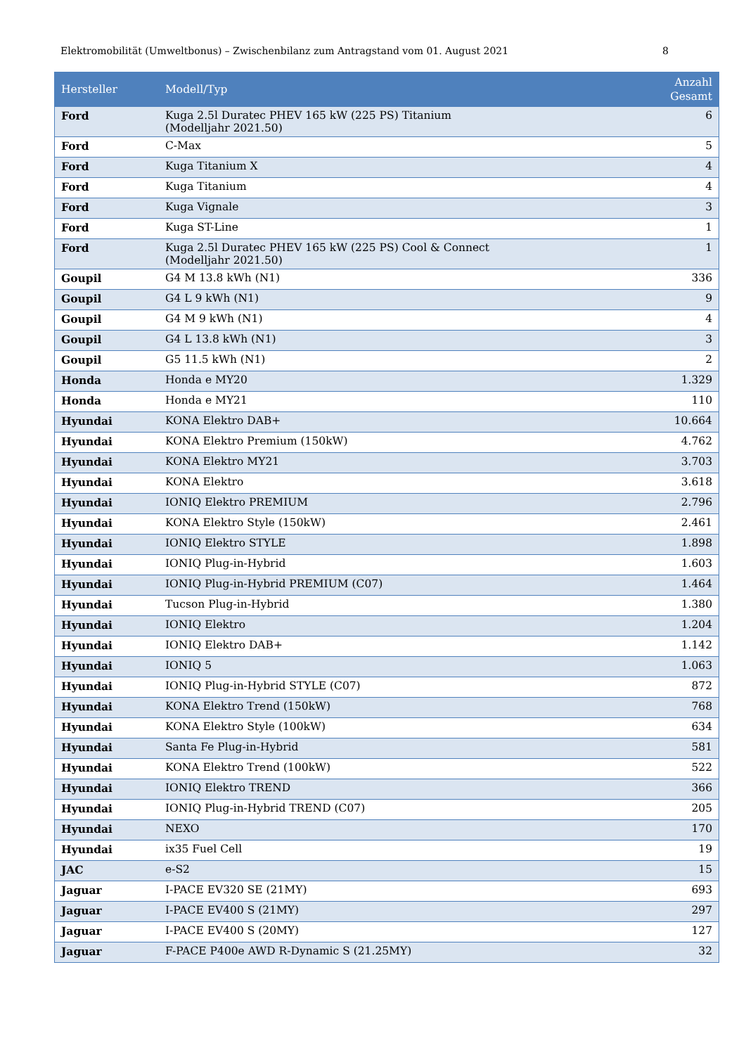Elektromobilität (Umweltbonus) – Zwischenbilanz zum Antragstand vom 01. August 2021 8
| Hersteller | Modell/Typ | Anzahl Gesamt |
| --- | --- | --- |
| Ford | Kuga 2.5l Duratec PHEV 165 kW (225 PS) Titanium (Modelljahr 2021.50) | 6 |
| Ford | C-Max | 5 |
| Ford | Kuga Titanium X | 4 |
| Ford | Kuga Titanium | 4 |
| Ford | Kuga Vignale | 3 |
| Ford | Kuga ST-Line | 1 |
| Ford | Kuga 2.5l Duratec PHEV 165 kW (225 PS) Cool & Connect (Modelljahr 2021.50) | 1 |
| Goupil | G4 M 13.8 kWh (N1) | 336 |
| Goupil | G4 L 9 kWh (N1) | 9 |
| Goupil | G4 M 9 kWh (N1) | 4 |
| Goupil | G4 L 13.8 kWh (N1) | 3 |
| Goupil | G5 11.5 kWh (N1) | 2 |
| Honda | Honda e MY20 | 1.329 |
| Honda | Honda e MY21 | 110 |
| Hyundai | KONA Elektro DAB+ | 10.664 |
| Hyundai | KONA Elektro Premium (150kW) | 4.762 |
| Hyundai | KONA Elektro MY21 | 3.703 |
| Hyundai | KONA Elektro | 3.618 |
| Hyundai | IONIQ Elektro PREMIUM | 2.796 |
| Hyundai | KONA Elektro Style (150kW) | 2.461 |
| Hyundai | IONIQ Elektro STYLE | 1.898 |
| Hyundai | IONIQ Plug-in-Hybrid | 1.603 |
| Hyundai | IONIQ Plug-in-Hybrid PREMIUM (C07) | 1.464 |
| Hyundai | Tucson Plug-in-Hybrid | 1.380 |
| Hyundai | IONIQ Elektro | 1.204 |
| Hyundai | IONIQ Elektro DAB+ | 1.142 |
| Hyundai | IONIQ 5 | 1.063 |
| Hyundai | IONIQ Plug-in-Hybrid STYLE (C07) | 872 |
| Hyundai | KONA Elektro Trend (150kW) | 768 |
| Hyundai | KONA Elektro Style (100kW) | 634 |
| Hyundai | Santa Fe Plug-in-Hybrid | 581 |
| Hyundai | KONA Elektro Trend (100kW) | 522 |
| Hyundai | IONIQ Elektro TREND | 366 |
| Hyundai | IONIQ Plug-in-Hybrid TREND (C07) | 205 |
| Hyundai | NEXO | 170 |
| Hyundai | ix35 Fuel Cell | 19 |
| JAC | e-S2 | 15 |
| Jaguar | I-PACE EV320 SE (21MY) | 693 |
| Jaguar | I-PACE EV400 S (21MY) | 297 |
| Jaguar | I-PACE EV400 S (20MY) | 127 |
| Jaguar | F-PACE P400e AWD R-Dynamic S (21.25MY) | 32 |